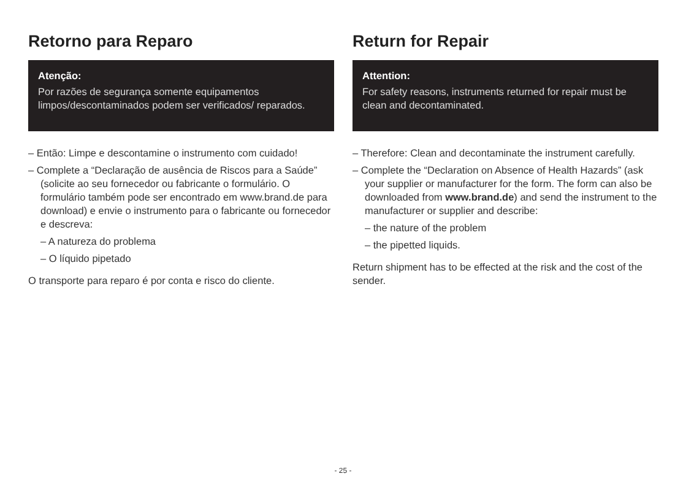Retorno para Reparo
Atenção:
Por razões de segurança somente equipamentos limpos/descontaminados podem ser verificados/ reparados.
– Então: Limpe e descontamine o instrumento com cuidado!
– Complete a “Declaração de ausência de Riscos para a Saúde” (solicite ao seu fornecedor ou fabricante o formulário. O formulário também pode ser encontrado em www.brand.de para download) e envie o instrumento para o fabricante ou fornecedor e descreva:
– A natureza do problema
– O líquido pipetado
O transporte para reparo é por conta e risco do cliente.
Return for Repair
Attention:
For safety reasons, instruments returned for repair must be clean and decontaminated.
– Therefore: Clean and decontaminate the instrument carefully.
– Complete the “Declaration on Absence of Health Hazards” (ask your supplier or manufacturer for the form. The form can also be downloaded from www.brand.de) and send the instrument to the manufacturer or supplier and describe:
– the nature of the problem
– the pipetted liquids.
Return shipment has to be effected at the risk and the cost of the sender.
- 25 -